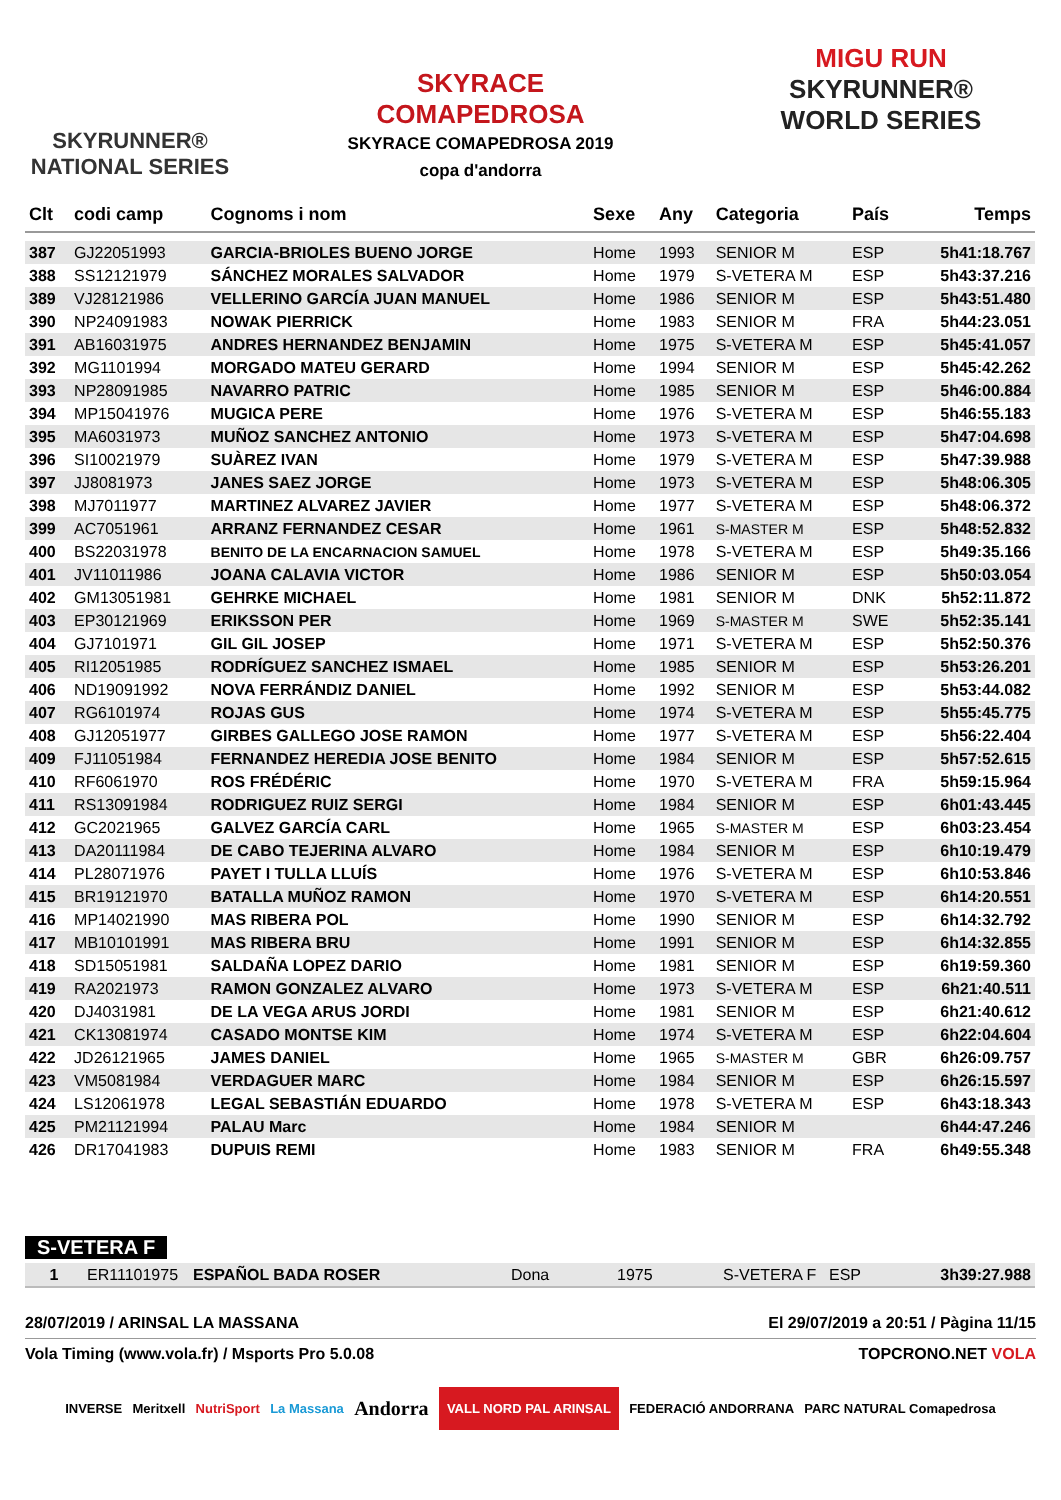SKYRUNNER®
NATIONAL SERIES
SKYRACE
COMAPEDROSA
SKYRACE COMAPEDROSA 2019
copa d'andorra
MIGU RUN
SKYRUNNER®
WORLD SERIES
| Clt | codi camp | Cognoms i nom | Sexe | Any | Categoria | País | Temps |
| --- | --- | --- | --- | --- | --- | --- | --- |
| 387 | GJ22051993 | GARCIA-BRIOLES BUENO JORGE | Home | 1993 | SENIOR M | ESP | 5h41:18.767 |
| 388 | SS12121979 | SÁNCHEZ MORALES SALVADOR | Home | 1979 | S-VETERA M | ESP | 5h43:37.216 |
| 389 | VJ28121986 | VELLERINO GARCÍA JUAN MANUEL | Home | 1986 | SENIOR M | ESP | 5h43:51.480 |
| 390 | NP24091983 | NOWAK PIERRICK | Home | 1983 | SENIOR M | FRA | 5h44:23.051 |
| 391 | AB16031975 | ANDRES HERNANDEZ BENJAMIN | Home | 1975 | S-VETERA M | ESP | 5h45:41.057 |
| 392 | MG1101994 | MORGADO MATEU GERARD | Home | 1994 | SENIOR M | ESP | 5h45:42.262 |
| 393 | NP28091985 | NAVARRO PATRIC | Home | 1985 | SENIOR M | ESP | 5h46:00.884 |
| 394 | MP15041976 | MUGICA PERE | Home | 1976 | S-VETERA M | ESP | 5h46:55.183 |
| 395 | MA6031973 | MUÑOZ SANCHEZ ANTONIO | Home | 1973 | S-VETERA M | ESP | 5h47:04.698 |
| 396 | SI10021979 | SUÀREZ IVAN | Home | 1979 | S-VETERA M | ESP | 5h47:39.988 |
| 397 | JJ8081973 | JANES SAEZ JORGE | Home | 1973 | S-VETERA M | ESP | 5h48:06.305 |
| 398 | MJ7011977 | MARTINEZ ALVAREZ JAVIER | Home | 1977 | S-VETERA M | ESP | 5h48:06.372 |
| 399 | AC7051961 | ARRANZ FERNANDEZ CESAR | Home | 1961 | S-MASTER M | ESP | 5h48:52.832 |
| 400 | BS22031978 | BENITO DE LA ENCARNACION SAMUEL | Home | 1978 | S-VETERA M | ESP | 5h49:35.166 |
| 401 | JV11011986 | JOANA CALAVIA VICTOR | Home | 1986 | SENIOR M | ESP | 5h50:03.054 |
| 402 | GM13051981 | GEHRKE MICHAEL | Home | 1981 | SENIOR M | DNK | 5h52:11.872 |
| 403 | EP30121969 | ERIKSSON PER | Home | 1969 | S-MASTER M | SWE | 5h52:35.141 |
| 404 | GJ7101971 | GIL GIL JOSEP | Home | 1971 | S-VETERA M | ESP | 5h52:50.376 |
| 405 | RI12051985 | RODRÍGUEZ SANCHEZ ISMAEL | Home | 1985 | SENIOR M | ESP | 5h53:26.201 |
| 406 | ND19091992 | NOVA FERRÁNDIZ DANIEL | Home | 1992 | SENIOR M | ESP | 5h53:44.082 |
| 407 | RG6101974 | ROJAS GUS | Home | 1974 | S-VETERA M | ESP | 5h55:45.775 |
| 408 | GJ12051977 | GIRBES GALLEGO JOSE RAMON | Home | 1977 | S-VETERA M | ESP | 5h56:22.404 |
| 409 | FJ11051984 | FERNANDEZ HEREDIA JOSE BENITO | Home | 1984 | SENIOR M | ESP | 5h57:52.615 |
| 410 | RF6061970 | ROS FRÉDÉRIC | Home | 1970 | S-VETERA M | FRA | 5h59:15.964 |
| 411 | RS13091984 | RODRIGUEZ RUIZ SERGI | Home | 1984 | SENIOR M | ESP | 6h01:43.445 |
| 412 | GC2021965 | GALVEZ GARCÍA CARL | Home | 1965 | S-MASTER M | ESP | 6h03:23.454 |
| 413 | DA20111984 | DE CABO TEJERINA ALVARO | Home | 1984 | SENIOR M | ESP | 6h10:19.479 |
| 414 | PL28071976 | PAYET I TULLA LLUÍS | Home | 1976 | S-VETERA M | ESP | 6h10:53.846 |
| 415 | BR19121970 | BATALLA MUÑOZ RAMON | Home | 1970 | S-VETERA M | ESP | 6h14:20.551 |
| 416 | MP14021990 | MAS RIBERA POL | Home | 1990 | SENIOR M | ESP | 6h14:32.792 |
| 417 | MB10101991 | MAS RIBERA BRU | Home | 1991 | SENIOR M | ESP | 6h14:32.855 |
| 418 | SD15051981 | SALDAÑA LOPEZ DARIO | Home | 1981 | SENIOR M | ESP | 6h19:59.360 |
| 419 | RA2021973 | RAMON GONZALEZ ALVARO | Home | 1973 | S-VETERA M | ESP | 6h21:40.511 |
| 420 | DJ4031981 | DE LA VEGA ARUS JORDI | Home | 1981 | SENIOR M | ESP | 6h21:40.612 |
| 421 | CK13081974 | CASADO MONTSE KIM | Home | 1974 | S-VETERA M | ESP | 6h22:04.604 |
| 422 | JD26121965 | JAMES DANIEL | Home | 1965 | S-MASTER M | GBR | 6h26:09.757 |
| 423 | VM5081984 | VERDAGUER MARC | Home | 1984 | SENIOR M | ESP | 6h26:15.597 |
| 424 | LS12061978 | LEGAL SEBASTIÁN EDUARDO | Home | 1978 | S-VETERA M | ESP | 6h43:18.343 |
| 425 | PM21121994 | PALAU Marc | Home | 1984 | SENIOR M | | 6h44:47.246 |
| 426 | DR17041983 | DUPUIS REMI | Home | 1983 | SENIOR M | FRA | 6h49:55.348 |
S-VETERA F
| 1 | ER11101975 | ESPAÑOL BADA ROSER | Dona | 1975 | S-VETERA F | ESP | 3h39:27.988 |
28/07/2019 / ARINSAL LA MASSANA El 29/07/2019 a 20:51 / Pàgina 11/15
Vola Timing (www.vola.fr) / Msports Pro 5.0.08 TOPCRONO.NET VOLA
INVERSE Meritxell NutriSport La Massana Andorra VALL NORD PAL ARINSAL FEDERACIÓ ANDORRANA PARC NATURAL Comapedrosa